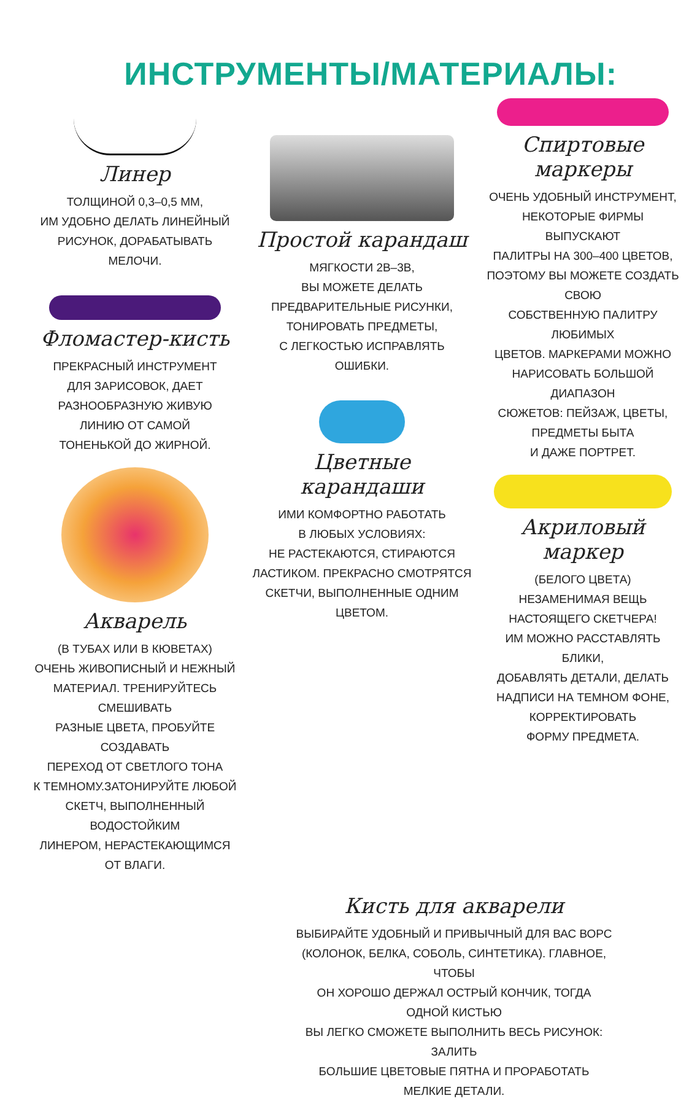ИНСТРУМЕНТЫ/МАТЕРИАЛЫ:
Линер
ТОЛЩИНОЙ 0,3–0,5 ММ,
ИМ УДОБНО ДЕЛАТЬ ЛИНЕЙНЫЙ
РИСУНОК, ДОРАБАТЫВАТЬ
МЕЛОЧИ.
Фломастер-кисть
ПРЕКРАСНЫЙ ИНСТРУМЕНТ
ДЛЯ ЗАРИСОВОК, ДАЕТ
РАЗНООБРАЗНУЮ ЖИВУЮ
ЛИНИЮ ОТ САМОЙ
ТОНЕНЬКОЙ ДО ЖИРНОЙ.
Акварель
(В ТУБАХ ИЛИ В КЮВЕТАХ)
ОЧЕНЬ ЖИВОПИСНЫЙ И НЕЖНЫЙ
МАТЕРИАЛ. ТРЕНИРУЙТЕСЬ СМЕШИВАТЬ
РАЗНЫЕ ЦВЕТА, ПРОБУЙТЕ СОЗДАВАТЬ
ПЕРЕХОД ОТ СВЕТЛОГО ТОНА
К ТЕМНОМУ.ЗАТОНИРУЙТЕ ЛЮБОЙ
СКЕТЧ, ВЫПОЛНЕННЫЙ ВОДОСТОЙКИМ
ЛИНЕРОМ, НЕРАСТЕКАЮЩИМСЯ
ОТ ВЛАГИ.
Простой карандаш
МЯГКОСТИ 2B–3B,
ВЫ МОЖЕТЕ ДЕЛАТЬ
ПРЕДВАРИТЕЛЬНЫЕ РИСУНКИ,
ТОНИРОВАТЬ ПРЕДМЕТЫ,
С ЛЕГКОСТЬЮ ИСПРАВЛЯТЬ
ОШИБКИ.
Цветные карандаши
ИМИ КОМФОРТНО РАБОТАТЬ
В ЛЮБЫХ УСЛОВИЯХ:
НЕ РАСТЕКАЮТСЯ, СТИРАЮТСЯ
ЛАСТИКОМ. ПРЕКРАСНО СМОТРЯТСЯ
СКЕТЧИ, ВЫПОЛНЕННЫЕ ОДНИМ
ЦВЕТОМ.
Спиртовые маркеры
ОЧЕНЬ УДОБНЫЙ ИНСТРУМЕНТ,
НЕКОТОРЫЕ ФИРМЫ ВЫПУСКАЮТ
ПАЛИТРЫ НА 300–400 ЦВЕТОВ,
ПОЭТОМУ ВЫ МОЖЕТЕ СОЗДАТЬ СВОЮ
СОБСТВЕННУЮ ПАЛИТРУ ЛЮБИМЫХ
ЦВЕТОВ. МАРКЕРАМИ МОЖНО
НАРИСОВАТЬ БОЛЬШОЙ ДИАПАЗОН
СЮЖЕТОВ: ПЕЙЗАЖ, ЦВЕТЫ,
ПРЕДМЕТЫ БЫТА
И ДАЖЕ ПОРТРЕТ.
Акриловый маркер
(БЕЛОГО ЦВЕТА)
НЕЗАМЕНИМАЯ ВЕЩЬ
НАСТОЯЩЕГО СКЕТЧЕРА!
ИМ МОЖНО РАССТАВЛЯТЬ БЛИКИ,
ДОБАВЛЯТЬ ДЕТАЛИ, ДЕЛАТЬ
НАДПИСИ НА ТЕМНОМ ФОНЕ,
КОРРЕКТИРОВАТЬ
ФОРМУ ПРЕДМЕТА.
Кисть для акварели
ВЫБИРАЙТЕ УДОБНЫЙ И ПРИВЫЧНЫЙ ДЛЯ ВАС ВОРС
(КОЛОНОК, БЕЛКА, СОБОЛЬ, СИНТЕТИКА). ГЛАВНОЕ, ЧТОБЫ
ОН ХОРОШО ДЕРЖАЛ ОСТРЫЙ КОНЧИК, ТОГДА ОДНОЙ КИСТЬЮ
ВЫ ЛЕГКО СМОЖЕТЕ ВЫПОЛНИТЬ ВЕСЬ РИСУНОК: ЗАЛИТЬ
БОЛЬШИЕ ЦВЕТОВЫЕ ПЯТНА И ПРОРАБОТАТЬ МЕЛКИЕ ДЕТАЛИ.